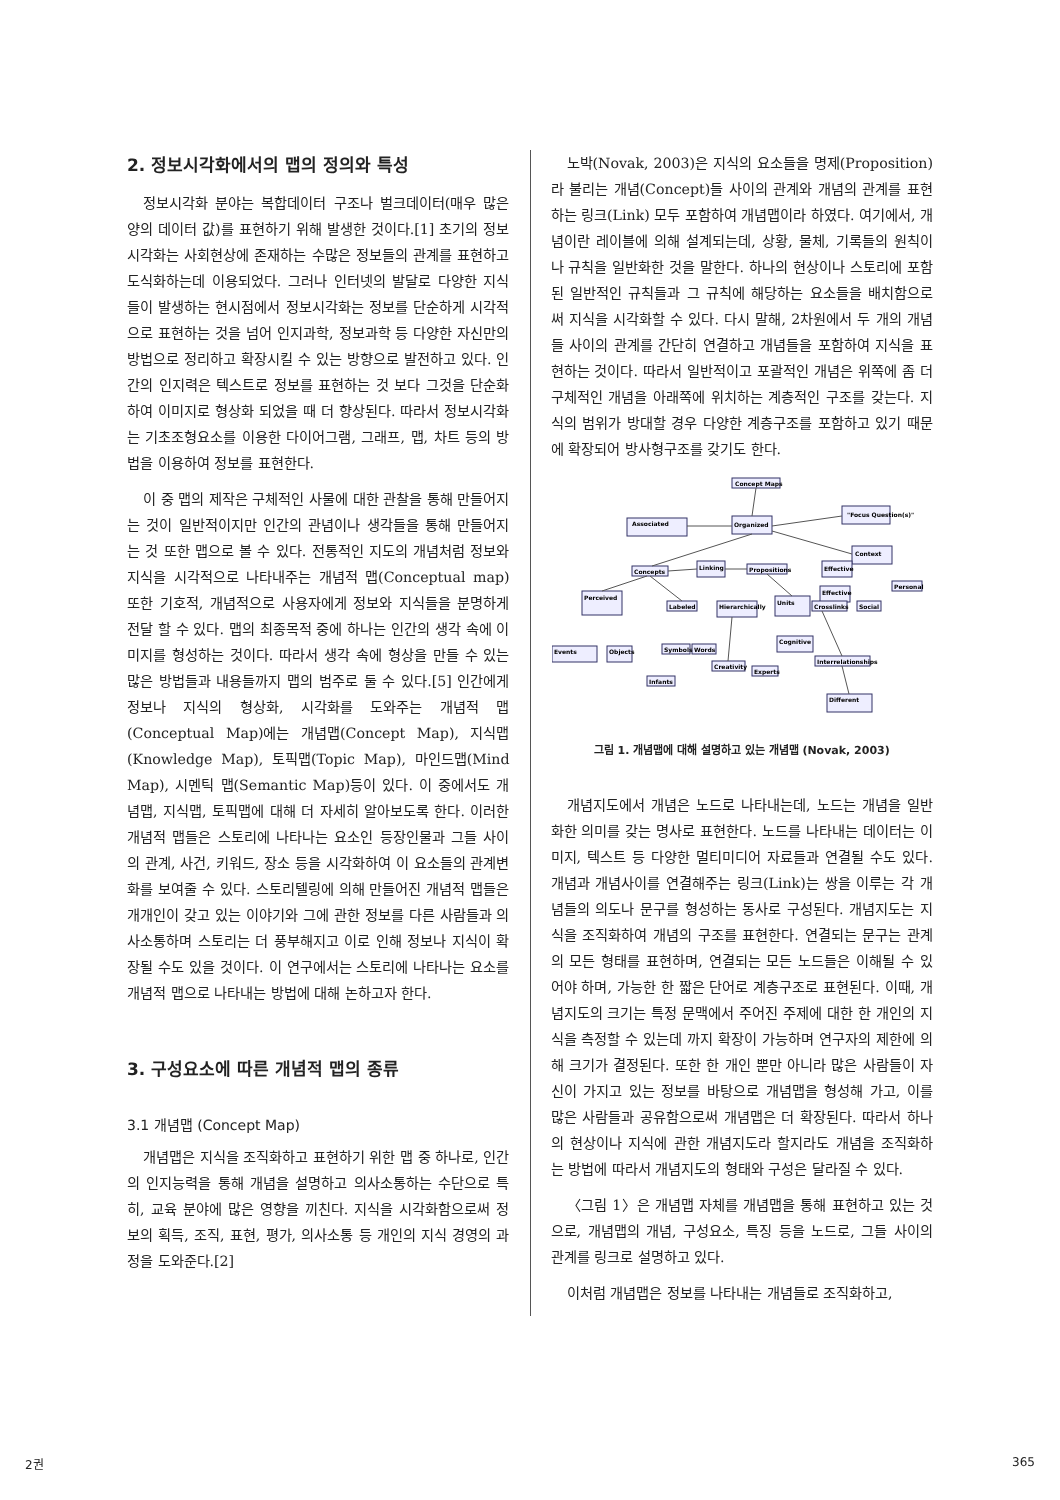2. 정보시각화에서의 맵의 정의와 특성
정보시각화 분야는 복합데이터 구조나 벌크데이터(매우 많은 양의 데이터 값)를 표현하기 위해 발생한 것이다.[1] 초기의 정보시각화는 사회현상에 존재하는 수많은 정보들의 관계를 표현하고 도식화하는데 이용되었다. 그러나 인터넷의 발달로 다양한 지식들이 발생하는 현시점에서 정보시각화는 정보를 단순하게 시각적으로 표현하는 것을 넘어 인지과학, 정보과학 등 다양한 자신만의 방법으로 정리하고 확장시킬 수 있는 방향으로 발전하고 있다. 인간의 인지력은 텍스트로 정보를 표현하는 것 보다 그것을 단순화하여 이미지로 형상화 되었을 때 더 향상된다. 따라서 정보시각화는 기초조형요소를 이용한 다이어그램, 그래프, 맵, 차트 등의 방법을 이용하여 정보를 표현한다.
이 중 맵의 제작은 구체적인 사물에 대한 관찰을 통해 만들어지는 것이 일반적이지만 인간의 관념이나 생각들을 통해 만들어지는 것 또한 맵으로 볼 수 있다. 전통적인 지도의 개념처럼 정보와 지식을 시각적으로 나타내주는 개념적 맵(Conceptual map) 또한 기호적, 개념적으로 사용자에게 정보와 지식들을 분명하게 전달 할 수 있다. 맵의 최종목적 중에 하나는 인간의 생각 속에 이미지를 형성하는 것이다. 따라서 생각 속에 형상을 만들 수 있는 많은 방법들과 내용들까지 맵의 범주로 둘 수 있다.[5] 인간에게 정보나 지식의 형상화, 시각화를 도와주는 개념적 맵(Conceptual Map)에는 개념맵(Concept Map), 지식맵(Knowledge Map), 토픽맵(Topic Map), 마인드맵(Mind Map), 시멘틱 맵(Semantic Map)등이 있다. 이 중에서도 개념맵, 지식맵, 토픽맵에 대해 더 자세히 알아보도록 한다. 이러한 개념적 맵들은 스토리에 나타나는 요소인 등장인물과 그들 사이의 관계, 사건, 키워드, 장소 등을 시각화하여 이 요소들의 관계변화를 보여줄 수 있다. 스토리텔링에 의해 만들어진 개념적 맵들은 개개인이 갖고 있는 이야기와 그에 관한 정보를 다른 사람들과 의사소통하며 스토리는 더 풍부해지고 이로 인해 정보나 지식이 확장될 수도 있을 것이다. 이 연구에서는 스토리에 나타나는 요소를 개념적 맵으로 나타내는 방법에 대해 논하고자 한다.
3. 구성요소에 따른 개념적 맵의 종류
3.1 개념맵 (Concept Map)
개념맵은 지식을 조직화하고 표현하기 위한 맵 중 하나로, 인간의 인지능력을 통해 개념을 설명하고 의사소통하는 수단으로 특히, 교육 분야에 많은 영향을 끼친다. 지식을 시각화함으로써 정보의 획득, 조직, 표현, 평가, 의사소통 등 개인의 지식 경영의 과정을 도와준다.[2]
노박(Novak, 2003)은 지식의 요소들을 명제(Proposition)라 불리는 개념(Concept)들 사이의 관계와 개념의 관계를 표현하는 링크(Link) 모두 포함하여 개념맵이라 하였다. 여기에서, 개념이란 레이블에 의해 설계되는데, 상황, 물체, 기록들의 원칙이나 규칙을 일반화한 것을 말한다. 하나의 현상이나 스토리에 포함된 일반적인 규칙들과 그 규칙에 해당하는 요소들을 배치함으로써 지식을 시각화할 수 있다. 다시 말해, 2차원에서 두 개의 개념들 사이의 관계를 간단히 연결하고 개념들을 포함하여 지식을 표현하는 것이다. 따라서 일반적이고 포괄적인 개념은 위쪽에 좀 더 구체적인 개념을 아래쪽에 위치하는 계층적인 구조를 갖는다. 지식의 범위가 방대할 경우 다양한 계층구조를 포함하고 있기 때문에 확장되어 방사형구조를 갖기도 한다.
Concept Maps
Organized
Associated
"Focus Question(s)"
Context
Concepts
Linking
Propositions
Effective
Effective
Personal
Social
Perceived
Labeled
Hierarchically
Units
Crosslinks
Events
Objects
Symbols
Words
Cognitive
Creativity
Experts
Infants
Interrelationships
Different
그림 1. 개념맵에 대해 설명하고 있는 개념맵 (Novak, 2003)
개념지도에서 개념은 노드로 나타내는데, 노드는 개념을 일반화한 의미를 갖는 명사로 표현한다. 노드를 나타내는 데이터는 이미지, 텍스트 등 다양한 멀티미디어 자료들과 연결될 수도 있다. 개념과 개념사이를 연결해주는 링크(Link)는 쌍을 이루는 각 개념들의 의도나 문구를 형성하는 동사로 구성된다. 개념지도는 지식을 조직화하여 개념의 구조를 표현한다. 연결되는 문구는 관계의 모든 형태를 표현하며, 연결되는 모든 노드들은 이해될 수 있어야 하며, 가능한 한 짧은 단어로 계층구조로 표현된다. 이때, 개념지도의 크기는 특정 문맥에서 주어진 주제에 대한 한 개인의 지식을 측정할 수 있는데 까지 확장이 가능하며 연구자의 제한에 의해 크기가 결정된다. 또한 한 개인 뿐만 아니라 많은 사람들이 자신이 가지고 있는 정보를 바탕으로 개념맵을 형성해 가고, 이를 많은 사람들과 공유함으로써 개념맵은 더 확장된다. 따라서 하나의 현상이나 지식에 관한 개념지도라 할지라도 개념을 조직화하는 방법에 따라서 개념지도의 형태와 구성은 달라질 수 있다.
〈그림 1〉은 개념맵 자체를 개념맵을 통해 표현하고 있는 것으로, 개념맵의 개념, 구성요소, 특징 등을 노드로, 그들 사이의 관계를 링크로 설명하고 있다.
이처럼 개념맵은 정보를 나타내는 개념들로 조직화하고,
2권 365